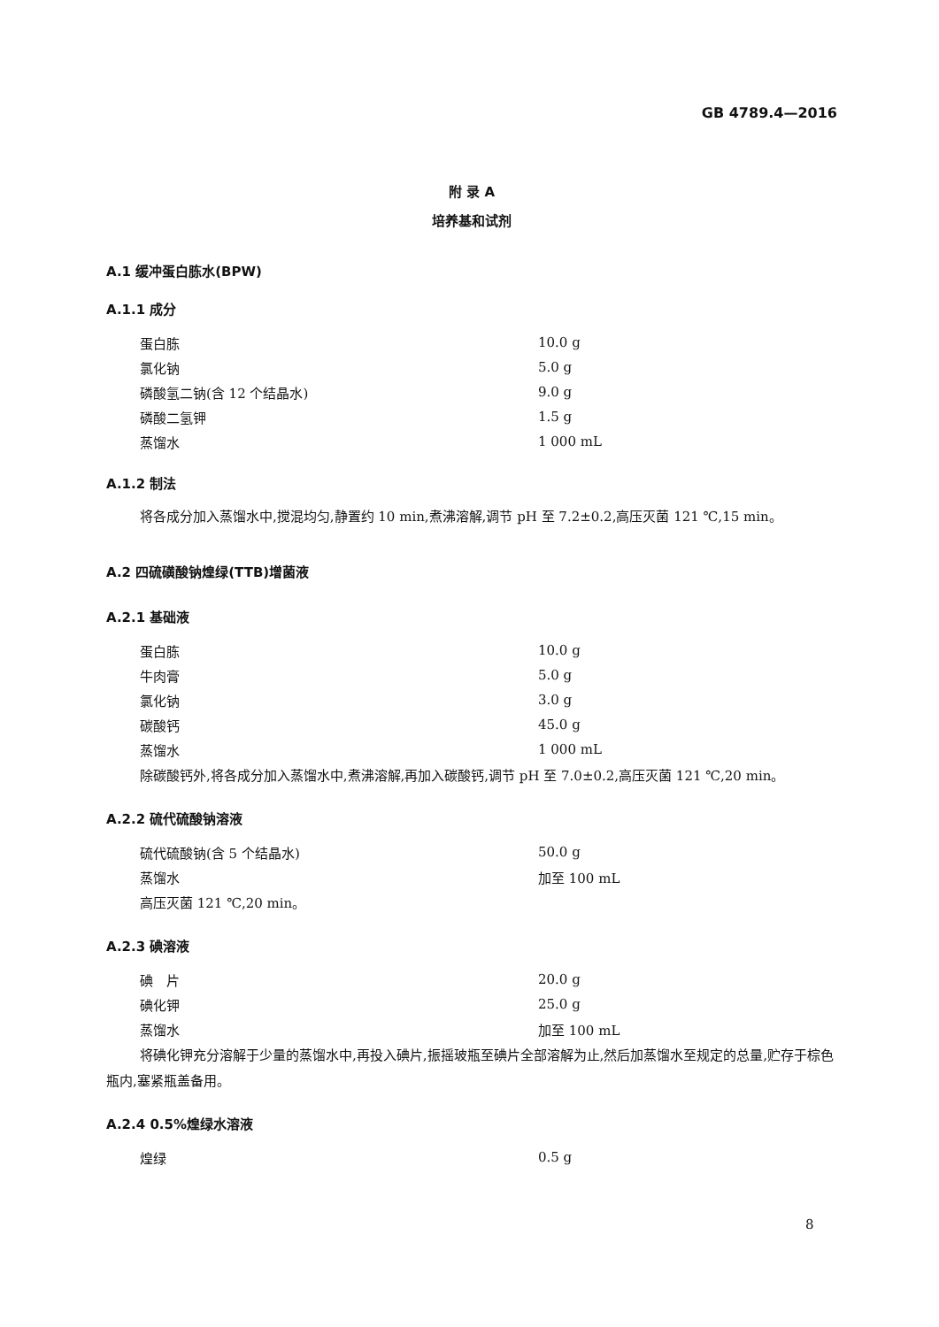GB 4789.4—2016
附 录 A
培养基和试剂
A.1 缓冲蛋白胨水(BPW)
A.1.1 成分
| 蛋白胨 | 10.0 g |
| 氯化钠 | 5.0 g |
| 磷酸氢二钠(含 12 个结晶水) | 9.0 g |
| 磷酸二氢钾 | 1.5 g |
| 蒸馏水 | 1 000 mL |
A.1.2 制法
将各成分加入蒸馏水中,搅混均匀,静置约 10 min,煮沸溶解,调节 pH 至 7.2±0.2,高压灭菌 121 ℃,15 min。
A.2 四硫磺酸钠煌绿(TTB)增菌液
A.2.1 基础液
| 蛋白胨 | 10.0 g |
| 牛肉膏 | 5.0 g |
| 氯化钠 | 3.0 g |
| 碳酸钙 | 45.0 g |
| 蒸馏水 | 1 000 mL |
除碳酸钙外,将各成分加入蒸馏水中,煮沸溶解,再加入碳酸钙,调节 pH 至 7.0±0.2,高压灭菌 121 ℃,20 min。
A.2.2 硫代硫酸钠溶液
| 硫代硫酸钠(含 5 个结晶水) | 50.0 g |
| 蒸馏水 | 加至 100 mL |
高压灭菌 121 ℃,20 min。
A.2.3 碘溶液
| 碘 片 | 20.0 g |
| 碘化钾 | 25.0 g |
| 蒸馏水 | 加至 100 mL |
将碘化钾充分溶解于少量的蒸馏水中,再投入碘片,振摇玻瓶至碘片全部溶解为止,然后加蒸馏水至规定的总量,贮存于棕色瓶内,塞紧瓶盖备用。
A.2.4 0.5%煌绿水溶液
| 煌绿 | 0.5 g |
8